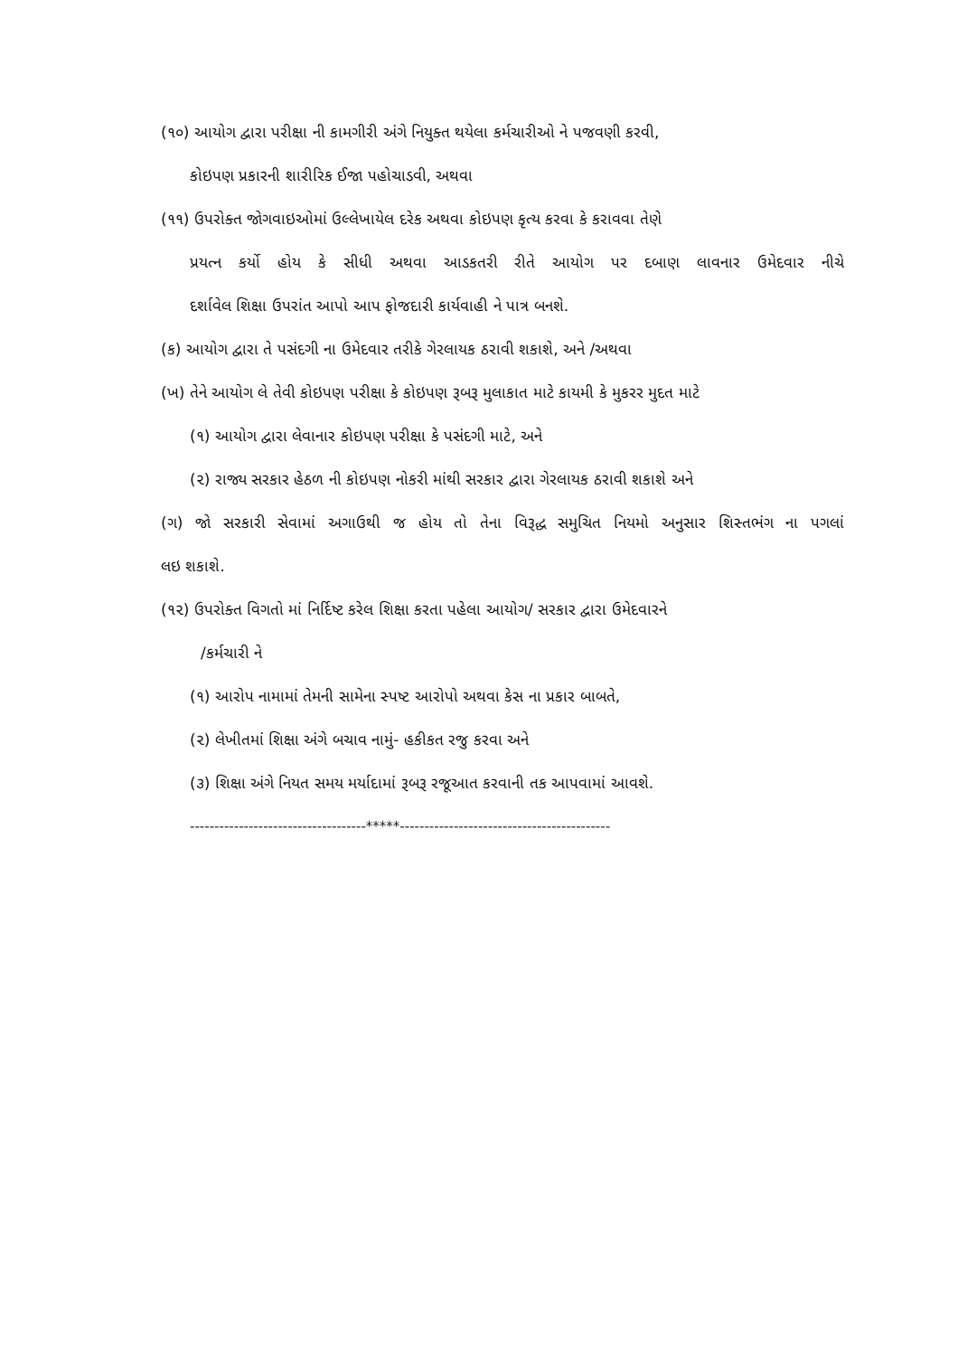(૧૦) આયોગ દ્વારા પરીક્ષા ની કામગીરી અંગે નિયુક્ત થયેલા કર્મચારીઓ ને પજવણી કરવી,
કોઇપણ પ્રકારની શારીરિક ઈજા પહોચાડવી, અથવા
(૧૧) ઉપરોક્ત જોગવાઇઓમાં ઉલ્લેખાયેલ દરેક અથવા કોઇપણ કૃત્ય કરવા કે કરાવવા તેણે
પ્રયત્ન કર્યો હોય કે સીધી અથવા આડકતરી રીતે આયોગ પર દબાણ લાવનાર ઉમેદવાર નીચે
દર્શાવેલ શિક્ષા ઉપરાંત આપો આપ ફોજદારી કાર્યવાહી ને પાત્ર બનશે.
(ક) આયોગ દ્વારા તે પસંદગી ના ઉમેદવાર તરીકે ગેરલાયક ઠરાવી શકાશે, અને /અથવા
(ખ) તેને આયોગ લે તેવી કોઇપણ પરીક્ષા કે કોઇપણ રૂબરૂ મુલાકાત માટે કાયમી કે મુકરર મુદત માટે
(૧) આયોગ દ્વારા લેવાનાર કોઇપણ પરીક્ષા કે પસંદગી માટે, અને
(૨) રાજ્ય સરકાર હેઠળ ની કોઇપણ નોકરી માંથી સરકાર દ્વારા ગેરલાયક ઠરાવી શકાશે અને
(ગ) જો સરકારી સેવામાં અગાઉથી જ હોય તો તેના વિરૂદ્ધ સમુચિત નિયમો અનુસાર શિસ્તભંગ ના પગલાં
લઇ શકાશે.
(૧૨) ઉપરોક્ત વિગતો માં નિર્દિષ્ટ કરેલ શિક્ષા કરતા પહેલા આયોગ/ સરકાર દ્વારા ઉમેદવારને
/કર્મચારી ને
(૧) આરોપ નામામાં તેમની સામેના સ્પષ્ટ આરોપો અથવા કેસ ના પ્રકાર બાબતે,
(૨) લેખીતમાં શિક્ષા અંગે બચાવ નામું- હકીકત રજુ કરવા અને
(૩) શિક્ષા અંગે નિયત સમય મર્યાદામાં રૂબરૂ રજૂઆત કરવાની તક આપવામાં આવશે.
------------------------------------*****-------------------------------------------